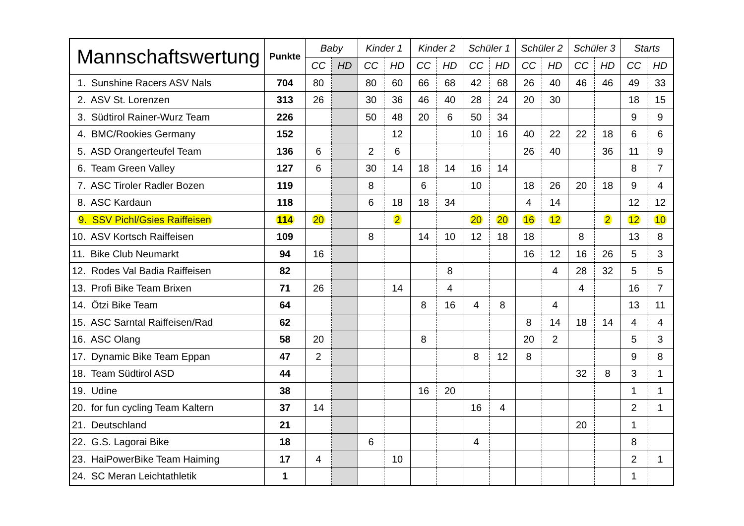| Mannschaftswertung | Punkte | Baby | | Kinder 1 | | Kinder 2 | | Schüler 1 | | Schüler 2 | | Schüler 3 | | Starts | |
| --- | --- | --- | --- | --- | --- | --- | --- | --- | --- | --- | --- | --- | --- | --- | --- |
| | | CC | HD | CC | HD | CC | HD | CC | HD | CC | HD | CC | HD | CC | HD |
| 1. Sunshine Racers ASV Nals | 704 | 80 | | 80 | 60 | 66 | 68 | 42 | 68 | 26 | 40 | 46 | 46 | 49 | 33 |
| 2. ASV St. Lorenzen | 313 | 26 | | 30 | 36 | 46 | 40 | 28 | 24 | 20 | 30 | | | 18 | 15 |
| 3. Südtirol Rainer-Wurz Team | 226 | | | 50 | 48 | 20 | 6 | 50 | 34 | | | | | 9 | 9 |
| 4. BMC/Rookies Germany | 152 | | | | 12 | | | 10 | 16 | 40 | 22 | 22 | 18 | 6 | 6 |
| 5. ASD Orangerteufel Team | 136 | 6 | | 2 | 6 | | | | | 26 | 40 | | 36 | 11 | 9 |
| 6. Team Green Valley | 127 | 6 | | 30 | 14 | 18 | 14 | 16 | 14 | | | | | 8 | 7 |
| 7. ASC Tiroler Radler Bozen | 119 | | | 8 | | 6 | | 10 | | 18 | 26 | 20 | 18 | 9 | 4 |
| 8. ASC Kardaun | 118 | | | 6 | 18 | 18 | 34 | | | 4 | 14 | | | 12 | 12 |
| 9. SSV Pichl/Gsies Raiffeisen | 114 | 20 | | | 2 | | | 20 | 20 | 16 | 12 | | 2 | 12 | 10 |
| 10. ASV Kortsch Raiffeisen | 109 | | | 8 | | 14 | 10 | 12 | 18 | 18 | | 8 | | 13 | 8 |
| 11. Bike Club Neumarkt | 94 | 16 | | | | | | | | 16 | 12 | 16 | 26 | 5 | 3 |
| 12. Rodes Val Badia Raiffeisen | 82 | | | | | | 8 | | | | 4 | 28 | 32 | 5 | 5 |
| 13. Profi Bike Team Brixen | 71 | 26 | | | 14 | | 4 | | | | | 4 | | 16 | 7 |
| 14. Ötzi Bike Team | 64 | | | | | 8 | 16 | 4 | 8 | | 4 | | | 13 | 11 |
| 15. ASC Sarntal Raiffeisen/Rad | 62 | | | | | | | | | 8 | 14 | 18 | 14 | 4 | 4 |
| 16. ASC Olang | 58 | 20 | | | | 8 | | | | 20 | 2 | | | 5 | 3 |
| 17. Dynamic Bike Team Eppan | 47 | 2 | | | | | | 8 | 12 | 8 | | | | 9 | 8 |
| 18. Team Südtirol ASD | 44 | | | | | | | | | | | 32 | 8 | 3 | 1 |
| 19. Udine | 38 | | | | | 16 | 20 | | | | | | | 1 | 1 |
| 20. for fun cycling Team Kaltern | 37 | 14 | | | | | | 16 | 4 | | | | | 2 | 1 |
| 21. Deutschland | 21 | | | | | | | | | | | 20 | | 1 | |
| 22. G.S. Lagorai Bike | 18 | | | 6 | | | | 4 | | | | | | 8 | |
| 23. HaiPowerBike Team Haiming | 17 | 4 | | | 10 | | | | | | | | | 2 | 1 |
| 24. SC Meran Leichtathletik | 1 | | | | | | | | | | | | | 1 | |